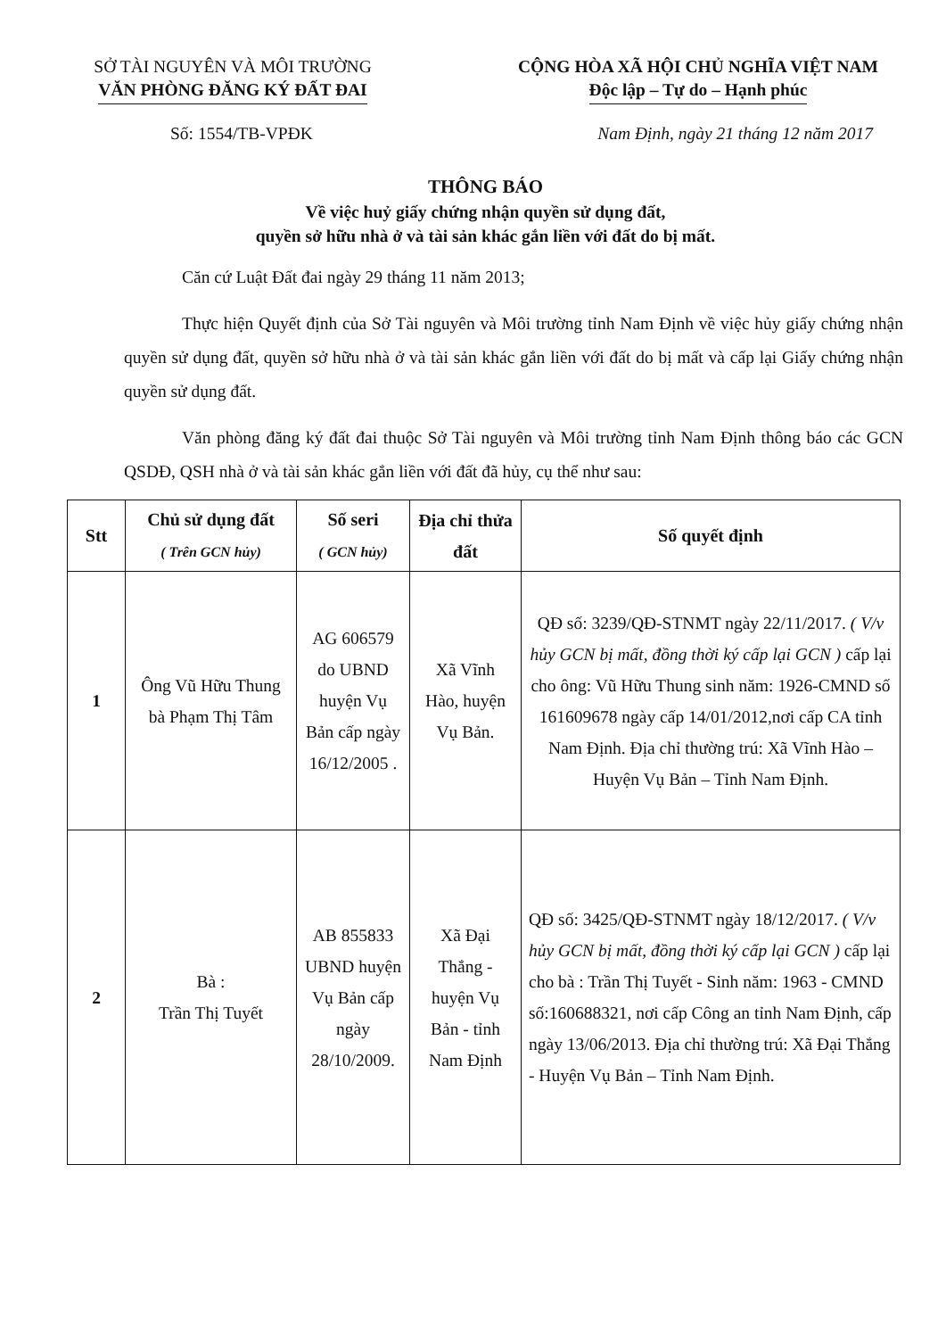SỞ TÀI NGUYÊN VÀ MÔI TRƯỜNG
VĂN PHÒNG ĐĂNG KÝ ĐẤT ĐAI
CỘNG HÒA XÃ HỘI CHỦ NGHĨA VIỆT NAM
Độc lập – Tự do – Hạnh phúc
Số: 1554/TB-VPĐK Nam Định, ngày 21 tháng 12 năm 2017
THÔNG BÁO
Về việc huỷ giấy chứng nhận quyền sử dụng đất,
quyền sở hữu nhà ở và tài sản khác gắn liền với đất do bị mất.
Căn cứ Luật Đất đai ngày 29 tháng 11 năm 2013;
Thực hiện Quyết định của Sở Tài nguyên và Môi trường tỉnh Nam Định về việc hủy giấy chứng nhận quyền sử dụng đất, quyền sở hữu nhà ở và tài sản khác gắn liền với đất do bị mất và cấp lại Giấy chứng nhận quyền sử dụng đất.
Văn phòng đăng ký đất đai thuộc Sở Tài nguyên và Môi trường tỉnh Nam Định thông báo các GCN QSDĐ, QSH nhà ở và tài sản khác gắn liền với đất đã hủy, cụ thể như sau:
| Stt | Chủ sử dụng đất ( Trên GCN hủy) | Số seri ( GCN hủy) | Địa chỉ thửa đất | Số quyết định |
| --- | --- | --- | --- | --- |
| 1 | Ông Vũ Hữu Thung bà Phạm Thị Tâm | AG 606579 do UBND huyện Vụ Bản cấp ngày 16/12/2005 . | Xã Vĩnh Hào, huyện Vụ Bản. | QĐ số: 3239/QĐ-STNMT ngày 22/11/2017. ( V/v hủy GCN bị mất, đồng thời ký cấp lại GCN ) cấp lại cho ông: Vũ Hữu Thung sinh năm: 1926-CMND số 161609678 ngày cấp 14/01/2012,nơi cấp CA tỉnh Nam Định. Địa chỉ thường trú: Xã Vĩnh Hào – Huyện Vụ Bản – Tỉnh Nam Định. |
| 2 | Bà : Trần Thị Tuyết | AB 855833 UBND huyện Vụ Bản cấp ngày 28/10/2009. | Xã Đại Thắng - huyện Vụ Bản - tỉnh Nam Định | QĐ số: 3425/QĐ-STNMT ngày 18/12/2017. ( V/v hủy GCN bị mất, đồng thời ký cấp lại GCN ) cấp lại cho bà : Trần Thị Tuyết - Sinh năm: 1963 - CMND số:160688321, nơi cấp Công an tỉnh Nam Định, cấp ngày 13/06/2013. Địa chỉ thường trú: Xã Đại Thắng - Huyện Vụ Bản – Tỉnh Nam Định. |